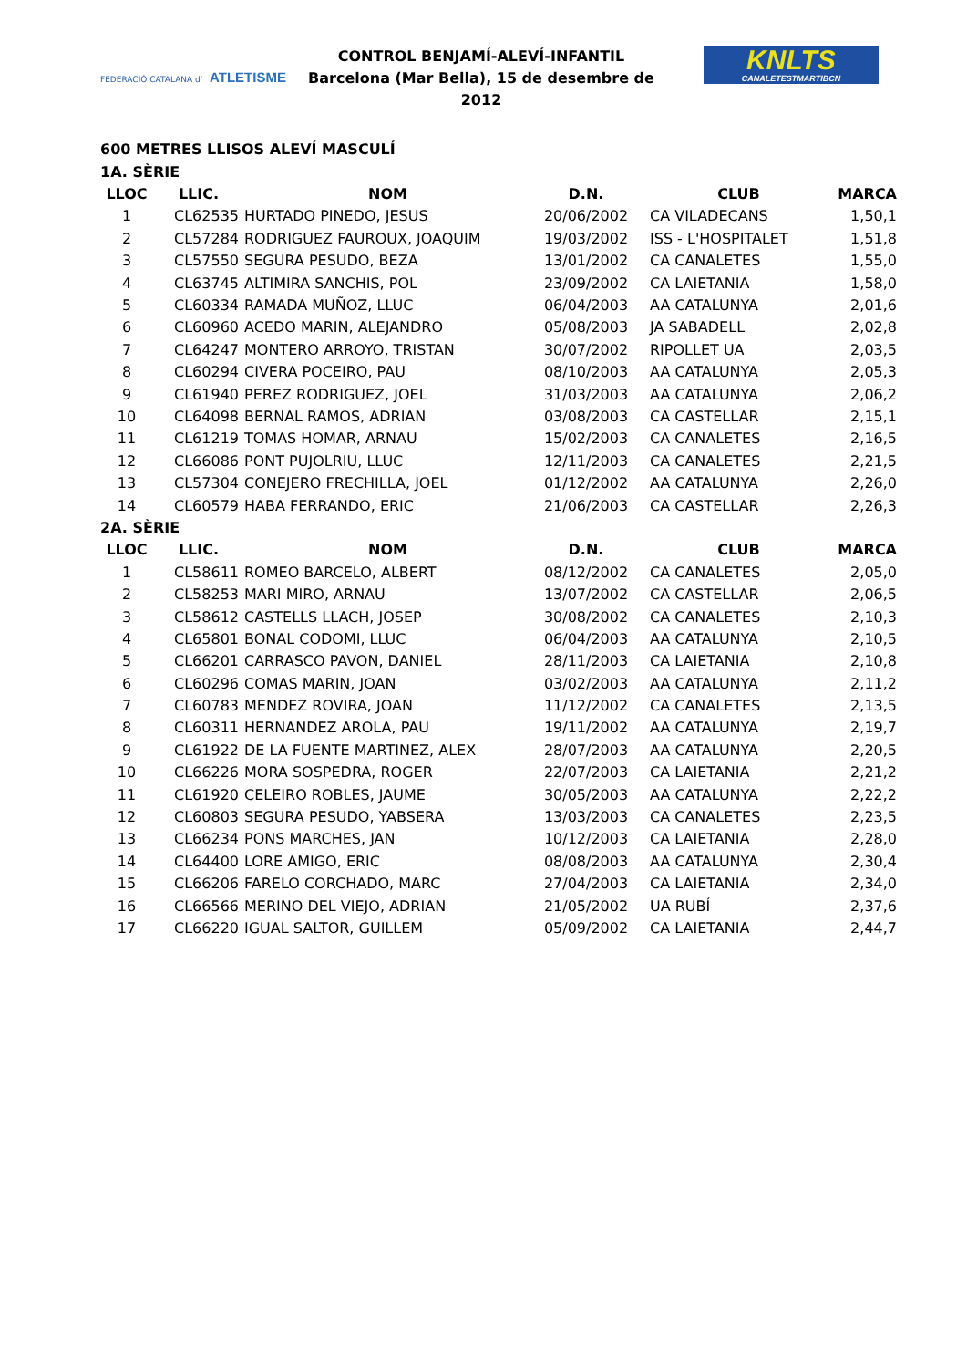FEDERACIÓ CATALANA d' ATLETISME
CONTROL BENJAMÍ-ALEVÍ-INFANTIL
Barcelona (Mar Bella), 15 de desembre de 2012
KNLTS
CANALETESTMARTIBCN
600 METRES LLISOS ALEVÍ MASCULÍ
| 1A. SÈRIE | | | | | |
| LLOC | LLIC. | NOM | D.N. | CLUB | MARCA |
| 1 | CL62535 | HURTADO PINEDO, JESUS | 20/06/2002 | CA VILADECANS | 1,50,1 |
| 2 | CL57284 | RODRIGUEZ FAUROUX, JOAQUIM | 19/03/2002 | ISS - L'HOSPITALET | 1,51,8 |
| 3 | CL57550 | SEGURA PESUDO, BEZA | 13/01/2002 | CA CANALETES | 1,55,0 |
| 4 | CL63745 | ALTIMIRA SANCHIS, POL | 23/09/2002 | CA LAIETANIA | 1,58,0 |
| 5 | CL60334 | RAMADA MUÑOZ, LLUC | 06/04/2003 | AA CATALUNYA | 2,01,6 |
| 6 | CL60960 | ACEDO MARIN, ALEJANDRO | 05/08/2003 | JA SABADELL | 2,02,8 |
| 7 | CL64247 | MONTERO ARROYO, TRISTAN | 30/07/2002 | RIPOLLET UA | 2,03,5 |
| 8 | CL60294 | CIVERA POCEIRO, PAU | 08/10/2003 | AA CATALUNYA | 2,05,3 |
| 9 | CL61940 | PEREZ RODRIGUEZ, JOEL | 31/03/2003 | AA CATALUNYA | 2,06,2 |
| 10 | CL64098 | BERNAL RAMOS, ADRIAN | 03/08/2003 | CA CASTELLAR | 2,15,1 |
| 11 | CL61219 | TOMAS HOMAR, ARNAU | 15/02/2003 | CA CANALETES | 2,16,5 |
| 12 | CL66086 | PONT PUJOLRIU, LLUC | 12/11/2003 | CA CANALETES | 2,21,5 |
| 13 | CL57304 | CONEJERO FRECHILLA, JOEL | 01/12/2002 | AA CATALUNYA | 2,26,0 |
| 14 | CL60579 | HABA FERRANDO, ERIC | 21/06/2003 | CA CASTELLAR | 2,26,3 |
| 2A. SÈRIE | | | | | |
| LLOC | LLIC. | NOM | D.N. | CLUB | MARCA |
| 1 | CL58611 | ROMEO BARCELO, ALBERT | 08/12/2002 | CA CANALETES | 2,05,0 |
| 2 | CL58253 | MARI MIRO, ARNAU | 13/07/2002 | CA CASTELLAR | 2,06,5 |
| 3 | CL58612 | CASTELLS LLACH, JOSEP | 30/08/2002 | CA CANALETES | 2,10,3 |
| 4 | CL65801 | BONAL CODOMI, LLUC | 06/04/2003 | AA CATALUNYA | 2,10,5 |
| 5 | CL66201 | CARRASCO PAVON, DANIEL | 28/11/2003 | CA LAIETANIA | 2,10,8 |
| 6 | CL60296 | COMAS MARIN, JOAN | 03/02/2003 | AA CATALUNYA | 2,11,2 |
| 7 | CL60783 | MENDEZ ROVIRA, JOAN | 11/12/2002 | CA CANALETES | 2,13,5 |
| 8 | CL60311 | HERNANDEZ AROLA, PAU | 19/11/2002 | AA CATALUNYA | 2,19,7 |
| 9 | CL61922 | DE LA FUENTE MARTINEZ, ALEX | 28/07/2003 | AA CATALUNYA | 2,20,5 |
| 10 | CL66226 | MORA SOSPEDRA, ROGER | 22/07/2003 | CA LAIETANIA | 2,21,2 |
| 11 | CL61920 | CELEIRO ROBLES, JAUME | 30/05/2003 | AA CATALUNYA | 2,22,2 |
| 12 | CL60803 | SEGURA PESUDO, YABSERA | 13/03/2003 | CA CANALETES | 2,23,5 |
| 13 | CL66234 | PONS MARCHES, JAN | 10/12/2003 | CA LAIETANIA | 2,28,0 |
| 14 | CL64400 | LORE AMIGO, ERIC | 08/08/2003 | AA CATALUNYA | 2,30,4 |
| 15 | CL66206 | FARELO CORCHADO, MARC | 27/04/2003 | CA LAIETANIA | 2,34,0 |
| 16 | CL66566 | MERINO DEL VIEJO, ADRIAN | 21/05/2002 | UA RUBÍ | 2,37,6 |
| 17 | CL66220 | IGUAL SALTOR, GUILLEM | 05/09/2002 | CA LAIETANIA | 2,44,7 |